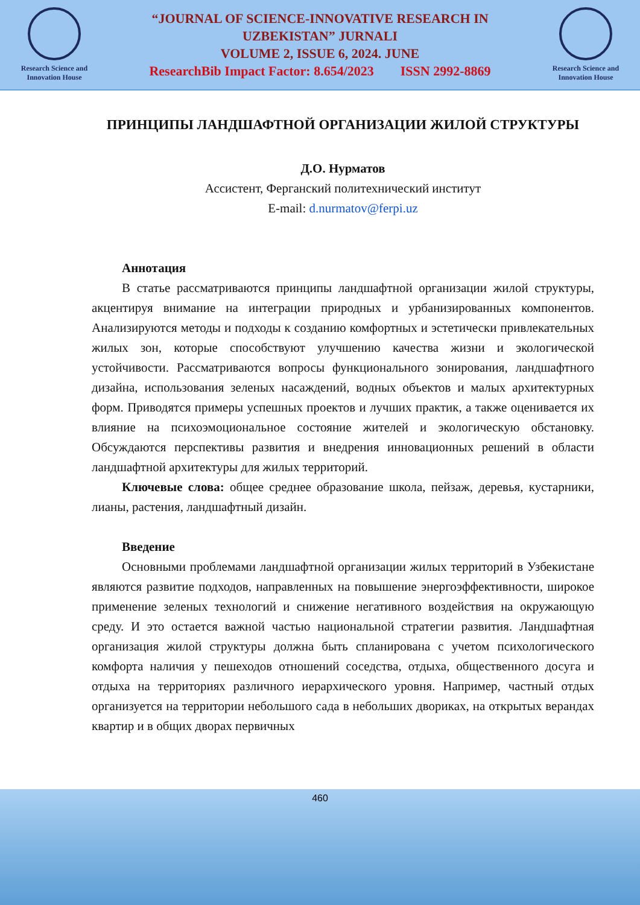Research Science and Innovation House
“JOURNAL OF SCIENCE-INNOVATIVE RESEARCH IN
UZBEKISTAN” JURNALI
VOLUME 2, ISSUE 6, 2024. JUNE
ResearchBib Impact Factor: 8.654/2023 ISSN 2992-8869
Research Science and Innovation House
ПРИНЦИПЫ ЛАНДШАФТНОЙ ОРГАНИЗАЦИИ ЖИЛОЙ СТРУКТУРЫ
Д.О. Нурматов
Ассистент, Ферганский политехнический институт
E-mail: d.nurmatov@ferpi.uz
Аннотация
В статье рассматриваются принципы ландшафтной организации жилой структуры, акцентируя внимание на интеграции природных и урбанизированных компонентов. Анализируются методы и подходы к созданию комфортных и эстетически привлекательных жилых зон, которые способствуют улучшению качества жизни и экологической устойчивости. Рассматриваются вопросы функционального зонирования, ландшафтного дизайна, использования зеленых насаждений, водных объектов и малых архитектурных форм. Приводятся примеры успешных проектов и лучших практик, а также оценивается их влияние на психоэмоциональное состояние жителей и экологическую обстановку. Обсуждаются перспективы развития и внедрения инновационных решений в области ландшафтной архитектуры для жилых территорий.
Ключевые слова: общее среднее образование школа, пейзаж, деревья, кустарники, лианы, растения, ландшафтный дизайн.
Введение
Основными проблемами ландшафтной организации жилых территорий в Узбекистане являются развитие подходов, направленных на повышение энергоэффективности, широкое применение зеленых технологий и снижение негативного воздействия на окружающую среду. И это остается важной частью национальной стратегии развития. Ландшафтная организация жилой структуры должна быть спланирована с учетом психологического комфорта наличия у пешеходов отношений соседства, отдыха, общественного досуга и отдыха на территориях различного иерархического уровня. Например, частный отдых организуется на территории небольшого сада в небольших двориках, на открытых верандах квартир и в общих дворах первичных
460